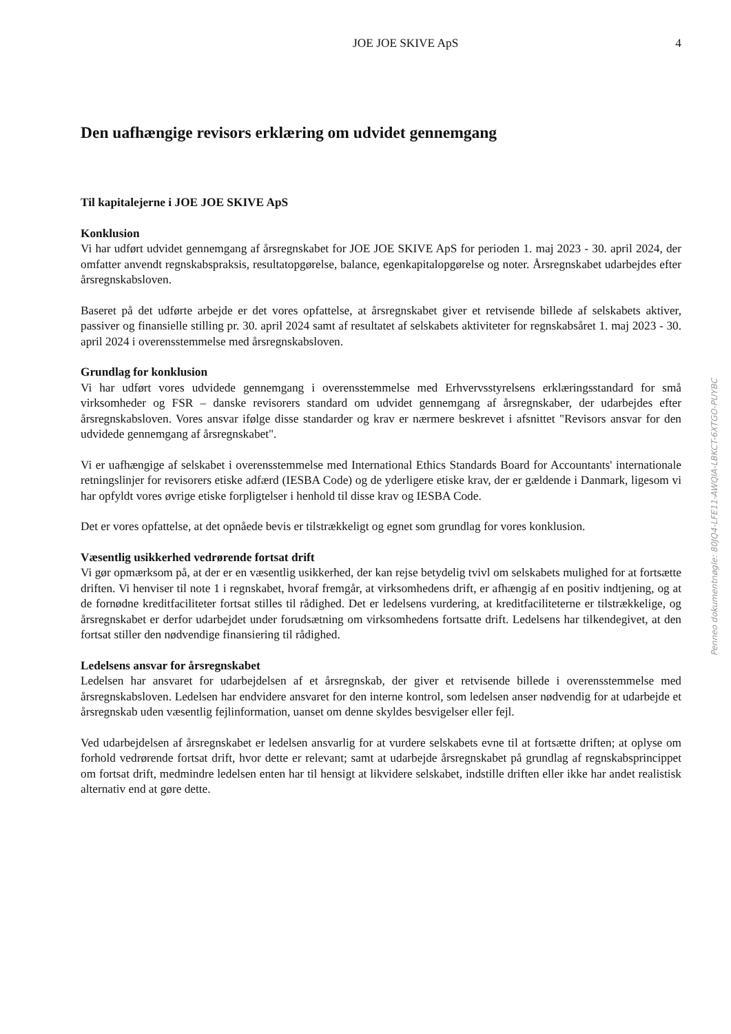JOE JOE SKIVE ApS 4
Den uafhængige revisors erklæring om udvidet gennemgang
Til kapitalejerne i JOE JOE SKIVE ApS
Konklusion
Vi har udført udvidet gennemgang af årsregnskabet for JOE JOE SKIVE ApS for perioden 1. maj 2023 - 30. april 2024, der omfatter anvendt regnskabspraksis, resultatopgørelse, balance, egenkapitalopgørelse og noter. Årsregnskabet udarbejdes efter årsregnskabsloven.
Baseret på det udførte arbejde er det vores opfattelse, at årsregnskabet giver et retvisende billede af selskabets aktiver, passiver og finansielle stilling pr. 30. april 2024 samt af resultatet af selskabets aktiviteter for regnskabsåret 1. maj 2023 - 30. april 2024 i overensstemmelse med årsregnskabsloven.
Grundlag for konklusion
Vi har udført vores udvidede gennemgang i overensstemmelse med Erhvervsstyrelsens erklæringsstandard for små virksomheder og FSR – danske revisorers standard om udvidet gennemgang af årsregnskaber, der udarbejdes efter årsregnskabsloven. Vores ansvar ifølge disse standarder og krav er nærmere beskrevet i afsnittet "Revisors ansvar for den udvidede gennemgang af årsregnskabet".
Vi er uafhængige af selskabet i overensstemmelse med International Ethics Standards Board for Accountants' internationale retningslinjer for revisorers etiske adfærd (IESBA Code) og de yderligere etiske krav, der er gældende i Danmark, ligesom vi har opfyldt vores øvrige etiske forpligtelser i henhold til disse krav og IESBA Code.
Det er vores opfattelse, at det opnåede bevis er tilstrækkeligt og egnet som grundlag for vores konklusion.
Væsentlig usikkerhed vedrørende fortsat drift
Vi gør opmærksom på, at der er en væsentlig usikkerhed, der kan rejse betydelig tvivl om selskabets mulighed for at fortsætte driften. Vi henviser til note 1 i regnskabet, hvoraf fremgår, at virksomhedens drift, er afhængig af en positiv indtjening, og at de fornødne kreditfaciliteter fortsat stilles til rådighed. Det er ledelsens vurdering, at kreditfaciliteterne er tilstrækkelige, og årsregnskabet er derfor udarbejdet under forudsætning om virksomhedens fortsatte drift. Ledelsens har tilkendegivet, at den fortsat stiller den nødvendige finansiering til rådighed.
Ledelsens ansvar for årsregnskabet
Ledelsen har ansvaret for udarbejdelsen af et årsregnskab, der giver et retvisende billede i overensstemmelse med årsregnskabsloven. Ledelsen har endvidere ansvaret for den interne kontrol, som ledelsen anser nødvendig for at udarbejde et årsregnskab uden væsentlig fejlinformation, uanset om denne skyldes besvigelser eller fejl.
Ved udarbejdelsen af årsregnskabet er ledelsen ansvarlig for at vurdere selskabets evne til at fortsætte driften; at oplyse om forhold vedrørende fortsat drift, hvor dette er relevant; samt at udarbejde årsregnskabet på grundlag af regnskabsprincippet om fortsat drift, medmindre ledelsen enten har til hensigt at likvidere selskabet, indstille driften eller ikke har andet realistisk alternativ end at gøre dette.
Penneo dokumentnøgle: 80JQ4-LFE11-AWQIA-LBKCT-6XTGO-PUYBC